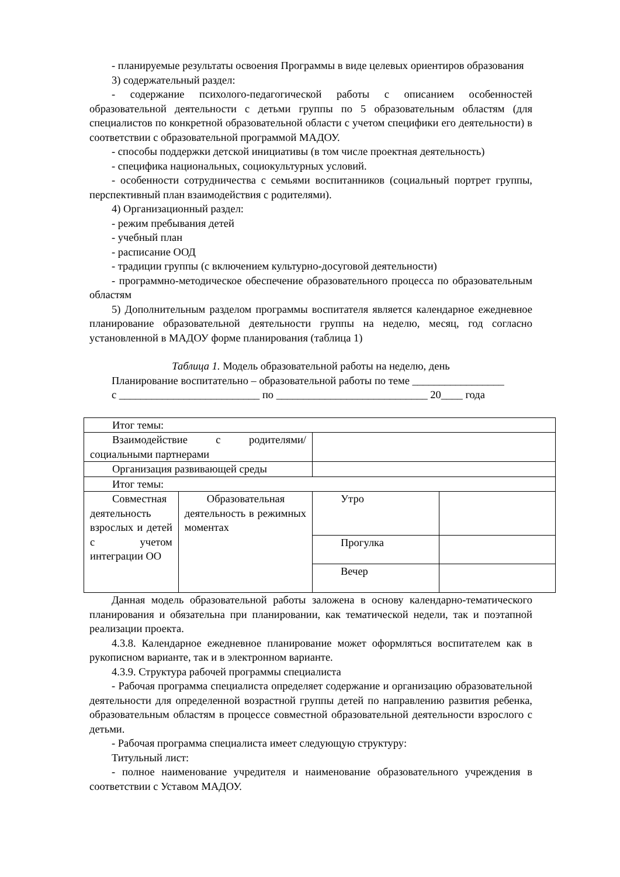- планируемые результаты освоения Программы в виде целевых ориентиров образования
3) содержательный раздел:
- содержание психолого-педагогической работы с описанием особенностей образовательной деятельности с детьми группы по 5 образовательным областям (для специалистов по конкретной образовательной области с учетом специфики его деятельности) в соответствии с образовательной программой МАДОУ.
- способы поддержки детской инициативы (в том числе проектная деятельность)
- специфика национальных, социокультурных условий.
- особенности сотрудничества с семьями воспитанников (социальный портрет группы, перспективный план взаимодействия с родителями).
4) Организационный раздел:
- режим пребывания детей
- учебный план
- расписание ООД
- традиции группы (с включением культурно-досуговой деятельности)
- программно-методическое обеспечение образовательного процесса по образовательным областям
5) Дополнительным разделом программы воспитателя является календарное ежедневное планирование образовательной деятельности группы на неделю, месяц, год согласно установленной в МАДОУ форме планирования (таблица 1)
Таблица 1. Модель образовательной работы на неделю, день
Планирование воспитательно – образовательной работы по теме _________________
с __________________________ по ____________________________ 20____ года
| Итог темы: | | | |
| Взаимодействие с родителями/ социальными партнерами | | | |
| Организация развивающей среды | | | |
| Итог темы: | | | |
| Совместная деятельность взрослых и детей с учетом интеграции ОО | Образовательная деятельность в режимных моментах | Утро | |
| | | Прогулка | |
| | | Вечер | |
Данная модель образовательной работы заложена в основу календарно-тематического планирования и обязательна при планировании, как тематической недели, так и поэтапной реализации проекта.
4.3.8. Календарное ежедневное планирование может оформляться воспитателем как в рукописном варианте, так и в электронном варианте.
4.3.9. Структура рабочей программы специалиста
- Рабочая программа специалиста определяет содержание и организацию образовательной деятельности для определенной возрастной группы детей по направлению развития ребенка, образовательным областям в процессе совместной образовательной деятельности взрослого с детьми.
- Рабочая программа специалиста имеет следующую структуру:
Титульный лист:
- полное наименование учредителя и наименование образовательного учреждения в соответствии с Уставом МАДОУ.